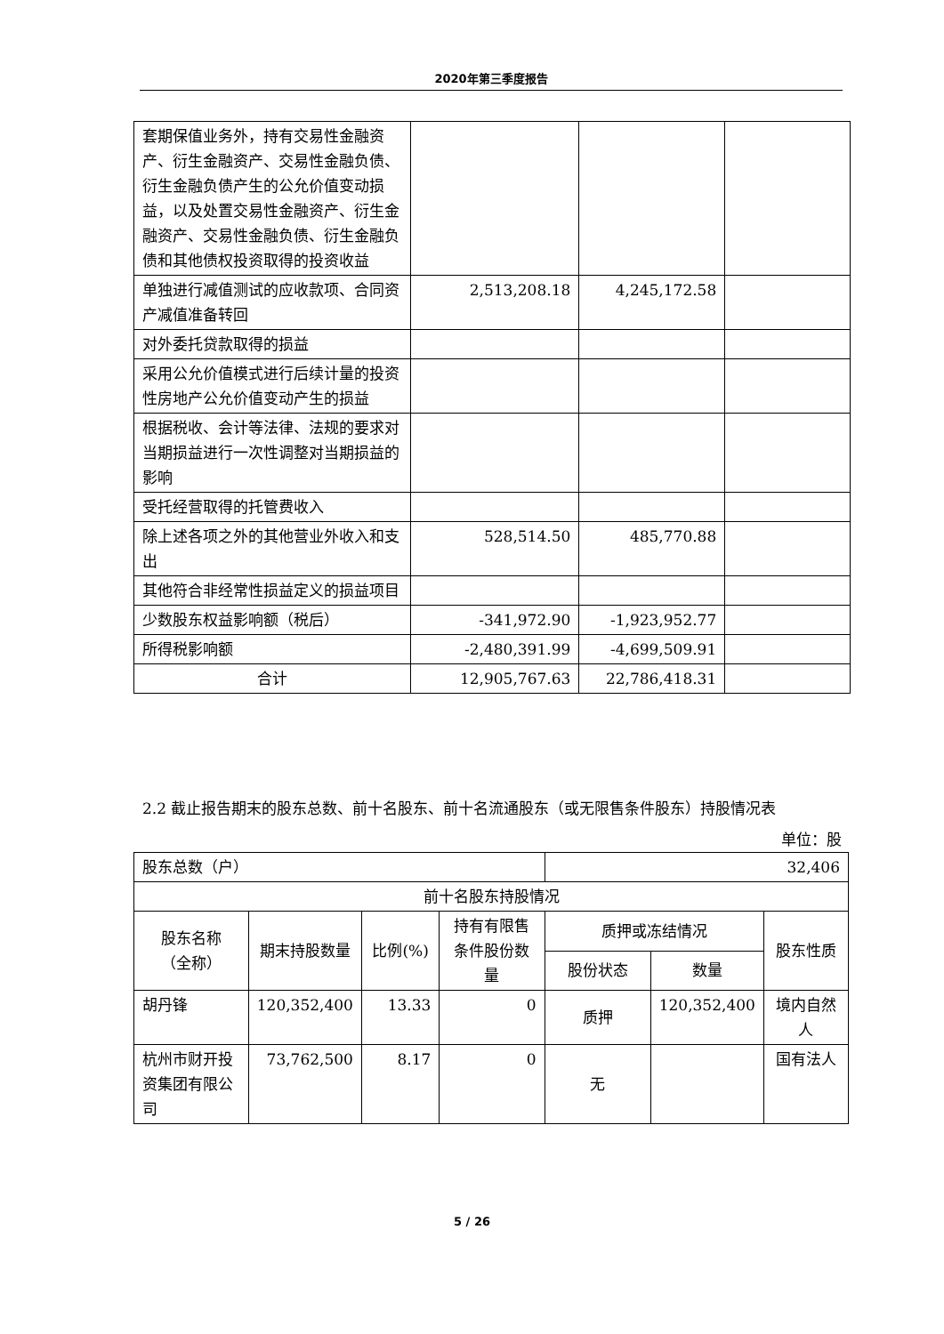2020年第三季度报告
| 套期保值业务外，持有交易性金融资产、衍生金融资产、交易性金融负债、衍生金融负债产生的公允价值变动损益，以及处置交易性金融资产、衍生金融资产、交易性金融负债、衍生金融负债和其他债权投资取得的投资收益 | | | |
| 单独进行减值测试的应收款项、合同资产减值准备转回 | 2,513,208.18 | 4,245,172.58 | |
| 对外委托贷款取得的损益 | | | |
| 采用公允价值模式进行后续计量的投资性房地产公允价值变动产生的损益 | | | |
| 根据税收、会计等法律、法规的要求对当期损益进行一次性调整对当期损益的影响 | | | |
| 受托经营取得的托管费收入 | | | |
| 除上述各项之外的其他营业外收入和支出 | 528,514.50 | 485,770.88 | |
| 其他符合非经常性损益定义的损益项目 | | | |
| 少数股东权益影响额（税后） | -341,972.90 | -1,923,952.77 | |
| 所得税影响额 | -2,480,391.99 | -4,699,509.91 | |
| 合计 | 12,905,767.63 | 22,786,418.31 | |
2.2 截止报告期末的股东总数、前十名股东、前十名流通股东（或无限售条件股东）持股情况表
单位：股
| 股东总数（户） | | | | 32,406 | | |
| 前十名股东持股情况 | | | | | | |
| 股东名称 （全称） | 期末持股数量 | 比例(%) | 持有有限售条件股份数量 | 质押或冻结情况 | | 股东性质 |
| | | | | 股份状态 | 数量 | |
| 胡丹锋 | 120,352,400 | 13.33 | 0 | 质押 | 120,352,400 | 境内自然人 |
| 杭州市财开投资集团有限公司 | 73,762,500 | 8.17 | 0 | 无 | | 国有法人 |
5 / 26